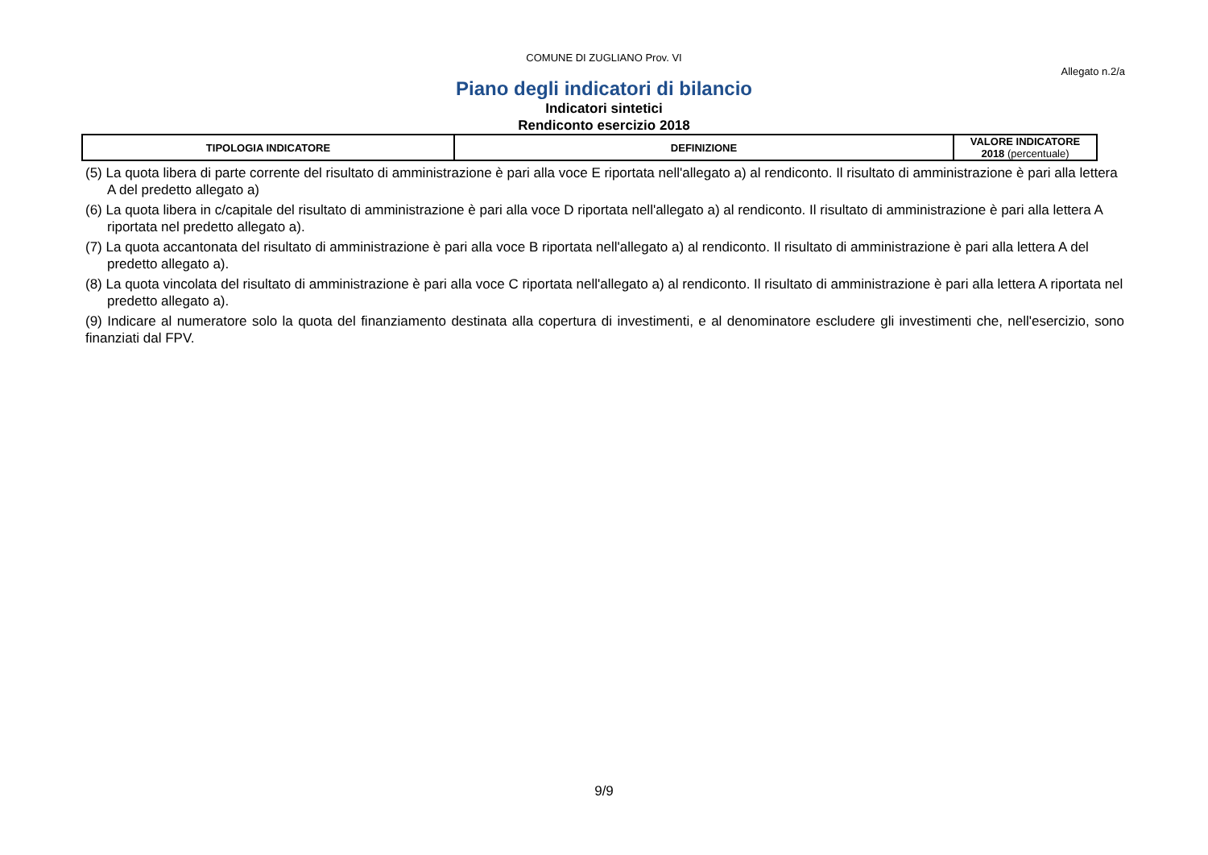COMUNE DI ZUGLIANO Prov. VI
Allegato n.2/a
Piano degli indicatori di bilancio
Indicatori sintetici
Rendiconto esercizio 2018
| TIPOLOGIA INDICATORE | DEFINIZIONE | VALORE INDICATORE 2018 (percentuale) |
| --- | --- | --- |
(5) La quota libera di parte corrente del risultato di amministrazione è pari alla voce E riportata nell'allegato a) al rendiconto. Il risultato di amministrazione è pari alla lettera A del predetto allegato a)
(6) La quota libera in c/capitale del risultato di amministrazione è pari alla voce D riportata nell'allegato a) al rendiconto. Il risultato di amministrazione è pari alla lettera A riportata nel predetto allegato a).
(7) La quota accantonata del risultato di amministrazione è pari alla voce B riportata nell'allegato a) al rendiconto. Il risultato di amministrazione è pari alla lettera A del predetto allegato a).
(8) La quota vincolata del risultato di amministrazione è pari alla voce C riportata nell'allegato a) al rendiconto. Il risultato di amministrazione è pari alla lettera A riportata nel predetto allegato a).
(9) Indicare al numeratore solo la quota del finanziamento destinata alla copertura di investimenti, e al denominatore escludere gli investimenti che, nell'esercizio, sono finanziati dal FPV.
9/9